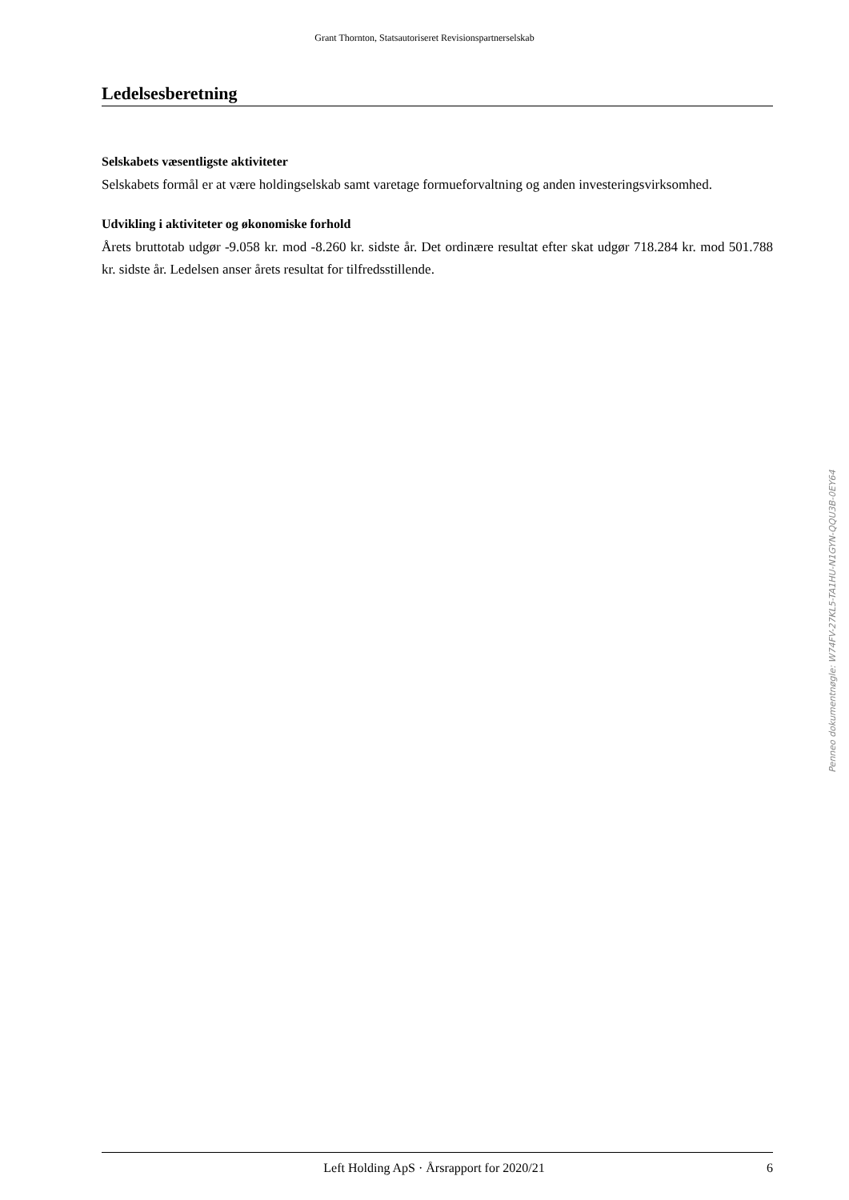Grant Thornton, Statsautoriseret Revisionspartnerselskab
Ledelsesberetning
Selskabets væsentligste aktiviteter
Selskabets formål er at være holdingselskab samt varetage formueforvaltning og anden investeringsvirksomhed.
Udvikling i aktiviteter og økonomiske forhold
Årets bruttotab udgør -9.058 kr. mod -8.260 kr. sidste år. Det ordinære resultat efter skat udgør 718.284 kr. mod 501.788 kr. sidste år. Ledelsen anser årets resultat for tilfredsstillende.
Penneo dokumentnøgle: W74FV-27KL5-TA1HU-N1GYN-QQU3B-0EY64
Left Holding ApS · Årsrapport for 2020/21 6